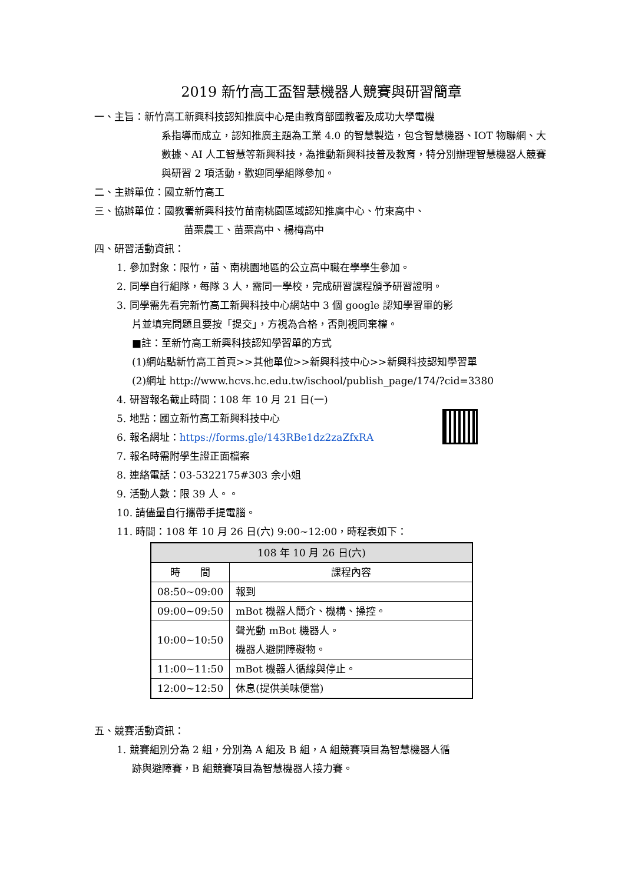2019 新竹高工盃智慧機器人競賽與研習簡章
一、主旨：新竹高工新興科技認知推廣中心是由教育部國教署及成功大學電機
系指導而成立，認知推廣主題為工業 4.0 的智慧製造，包含智慧機器、IOT 物聯網、大數據、AI 人工智慧等新興科技，為推動新興科技普及教育，特分別辦理智慧機器人競賽與研習 2 項活動，歡迎同學組隊參加。
二、主辦單位：國立新竹高工
三、協辦單位：國教署新興科技竹苗南桃園區域認知推廣中心、竹東高中、
苗栗農工、苗栗高中、楊梅高中
四、研習活動資訊：
1. 參加對象：限竹，苗、南桃園地區的公立高中職在學學生參加。
2. 同學自行組隊，每隊 3 人，需同一學校，完成研習課程頒予研習證明。
3. 同學需先看完新竹高工新興科技中心網站中 3 個 google 認知學習單的影
片並填完問題且要按「提交」，方視為合格，否則視同棄權。
■註：至新竹高工新興科技認知學習單的方式
(1)網站點新竹高工首頁>>其他單位>>新興科技中心>>新興科技認知學習單
(2)網址 http://www.hcvs.hc.edu.tw/ischool/publish_page/174/?cid=3380
4. 研習報名截止時間：108 年 10 月 21 日(一)
5. 地點：國立新竹高工新興科技中心
6. 報名網址：https://forms.gle/143RBe1dz2zaZfxRA
7. 報名時需附學生證正面檔案
8. 連絡電話：03-5322175#303 余小姐
9. 活動人數：限 39 人。。
10. 請儘量自行攜帶手提電腦。
11. 時間：108 年 10 月 26 日(六) 9:00~12:00，時程表如下：
| 108 年 10 月 26 日(六) | |
| --- | --- |
| 時 間 | 課程內容 |
| 08:50~09:00 | 報到 |
| 09:00~09:50 | mBot 機器人簡介、機構、操控。 |
| 10:00~10:50 | 聲光動 mBot 機器人。 機器人避開障礙物。 |
| 11:00~11:50 | mBot 機器人循線與停止。 |
| 12:00~12:50 | 休息(提供美味便當) |
五、競賽活動資訊：
1. 競賽組別分為 2 組，分別為 A 組及 B 組，A 組競賽項目為智慧機器人循
跡與避障賽，B 組競賽項目為智慧機器人接力賽。